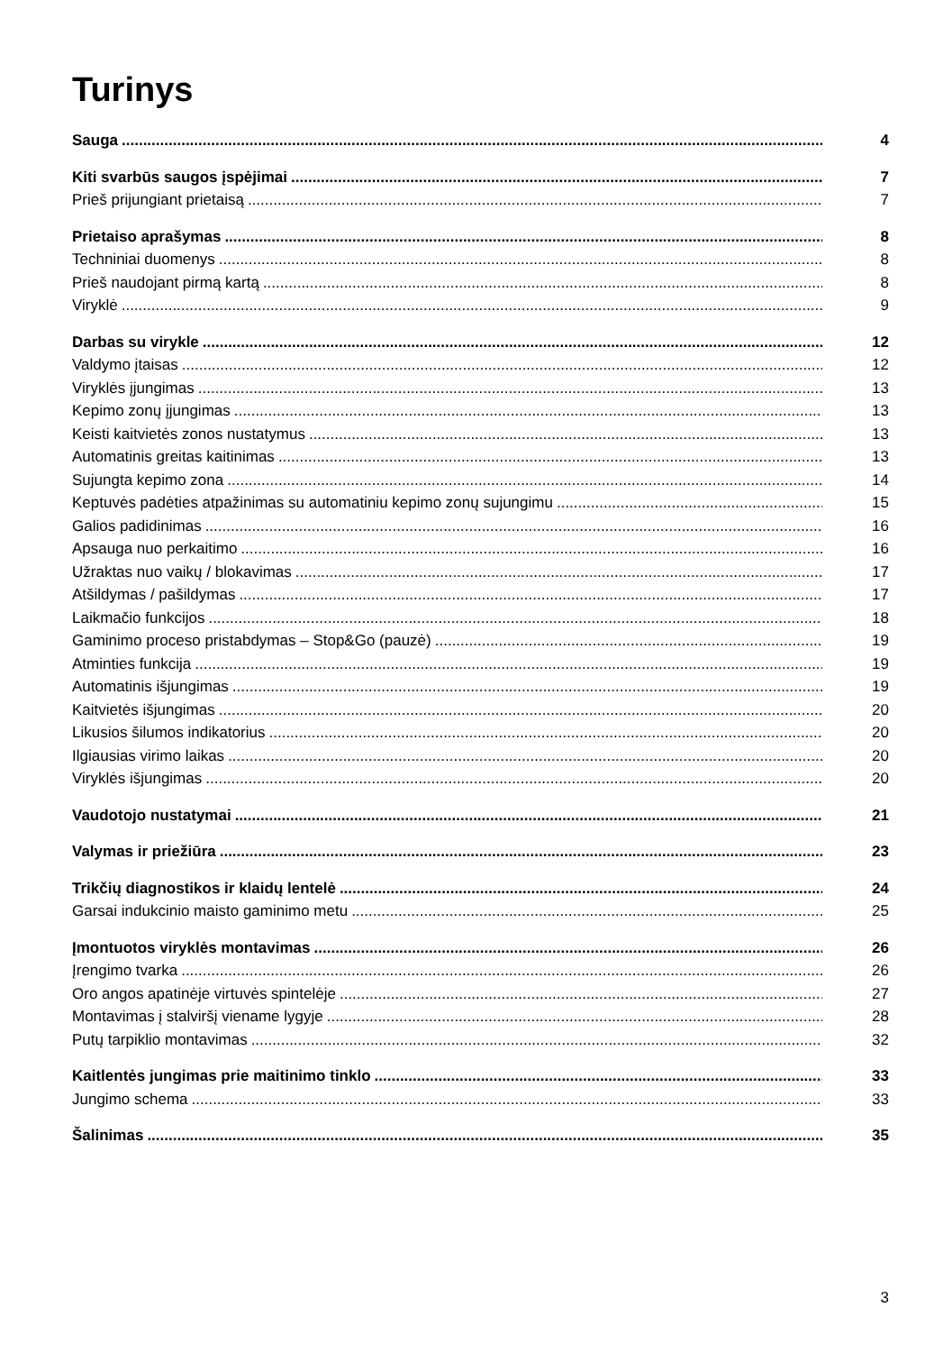Turinys
Sauga 4
Kiti svarbūs saugos įspėjimai 7
Prieš prijungiant prietaisą 7
Prietaiso aprašymas 8
Techniniai duomenys 8
Prieš naudojant pirmą kartą 8
Viryklė 9
Darbas su viryklе 12
Valdymo įtaisas 12
Viryklės įjungimas 13
Kepimo zonų įjungimas 13
Keisti kaitvietės zonos nustatymus 13
Automatinis greitas kaitinimas 13
Sujungta kepimo zona 14
Keptuvės padėties atpažinimas su automatiniu kepimo zonų sujungimu 15
Galios padidinimas 16
Apsauga nuo perkaitimo 16
Užraktas nuo vaikų / blokavimas 17
Atšildymas / pašildymas 17
Laikmačio funkcijos 18
Gaminimo proceso pristabdymas – Stop&Go (pauzė) 19
Atminties funkcija 19
Automatinis išjungimas 19
Kaitvietės išjungimas 20
Likusios šilumos indikatorius 20
Ilgiausias virimo laikas 20
Viryklės išjungimas 20
Vaudotojo nustatymai 21
Valymas ir priežiūra 23
Trikčių diagnostikos ir klaidų lentelė 24
Garsai indukcinio maisto gaminimo metu 25
Įmontuotos viryklės montavimas 26
Įrengimo tvarka 26
Oro angos apatinėje virtuvės spintelėje 27
Montavimas į stalviršį viename lygyje 28
Putų tarpiklio montavimas 32
Kaitlentės jungimas prie maitinimo tinklo 33
Jungimo schema 33
Šalinimas 35
3